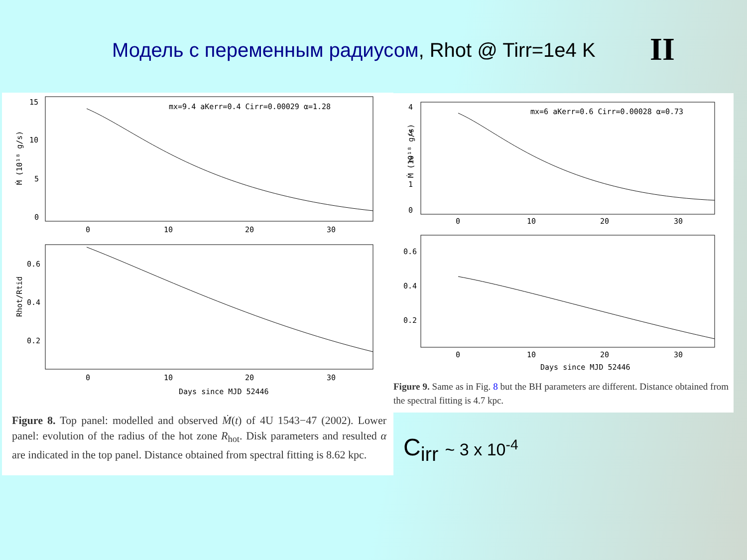Модель с переменным радиусом, Rhot @ Tirr=1e4 K
II
15
10
5
0
mx=9.4 aKerr=0.4 Cirr=0.00029 α=1.28
0
10
20
30
Ṁ (10¹⁸ g/s)
0.6
0.4
0.2
0
10
20
30
Days since MJD 52446
Rhot/Rtid
Figure 8. Top panel: modelled and observed Ṁ(t) of 4U 1543−47 (2002). Lower panel: evolution of the radius of the hot zone R<sub>hot</sub>. Disk parameters and resulted α are indicated in the top panel. Distance obtained from spectral fitting is 8.62 kpc.
4
3
2
1
0
mx=6 aKerr=0.6 Cirr=0.00028 α=0.73
0
10
20
30
Ṁ (10¹⁸ g/s)
0.6
0.4
0.2
0
10
20
30
Days since MJD 52446
Figure 9. Same as in Fig. 8 but the BH parameters are different. Distance obtained from the spectral fitting is 4.7 kpc.
C<sub>irr</sub> ~ 3 x 10<sup>-4</sup>